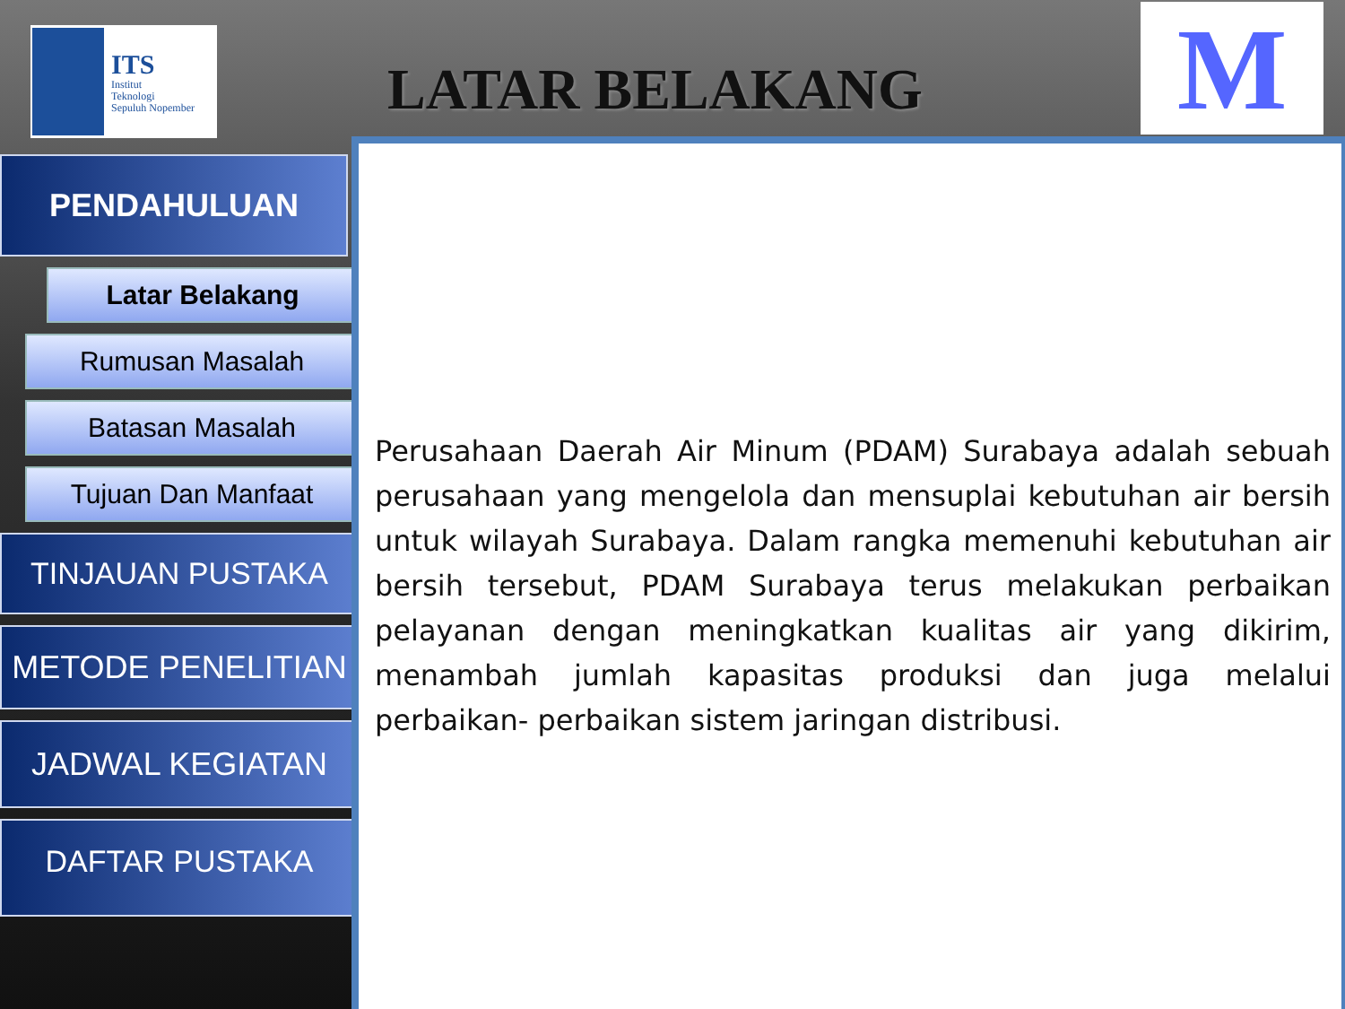ITS
Institut
Teknologi
Sepuluh Nopember
LATAR BELAKANG
M
PENDAHULUAN
Latar Belakang
Rumusan Masalah
Batasan Masalah
Tujuan Dan Manfaat
TINJAUAN PUSTAKA
METODE PENELITIAN
JADWAL KEGIATAN
DAFTAR PUSTAKA
Perusahaan Daerah Air Minum (PDAM) Surabaya adalah sebuah perusahaan yang mengelola dan mensuplai kebutuhan air bersih untuk wilayah Surabaya. Dalam rangka memenuhi kebutuhan air bersih tersebut, PDAM Surabaya terus melakukan perbaikan pelayanan dengan meningkatkan kualitas air yang dikirim, menambah jumlah kapasitas produksi dan juga melalui perbaikan- perbaikan sistem jaringan distribusi.